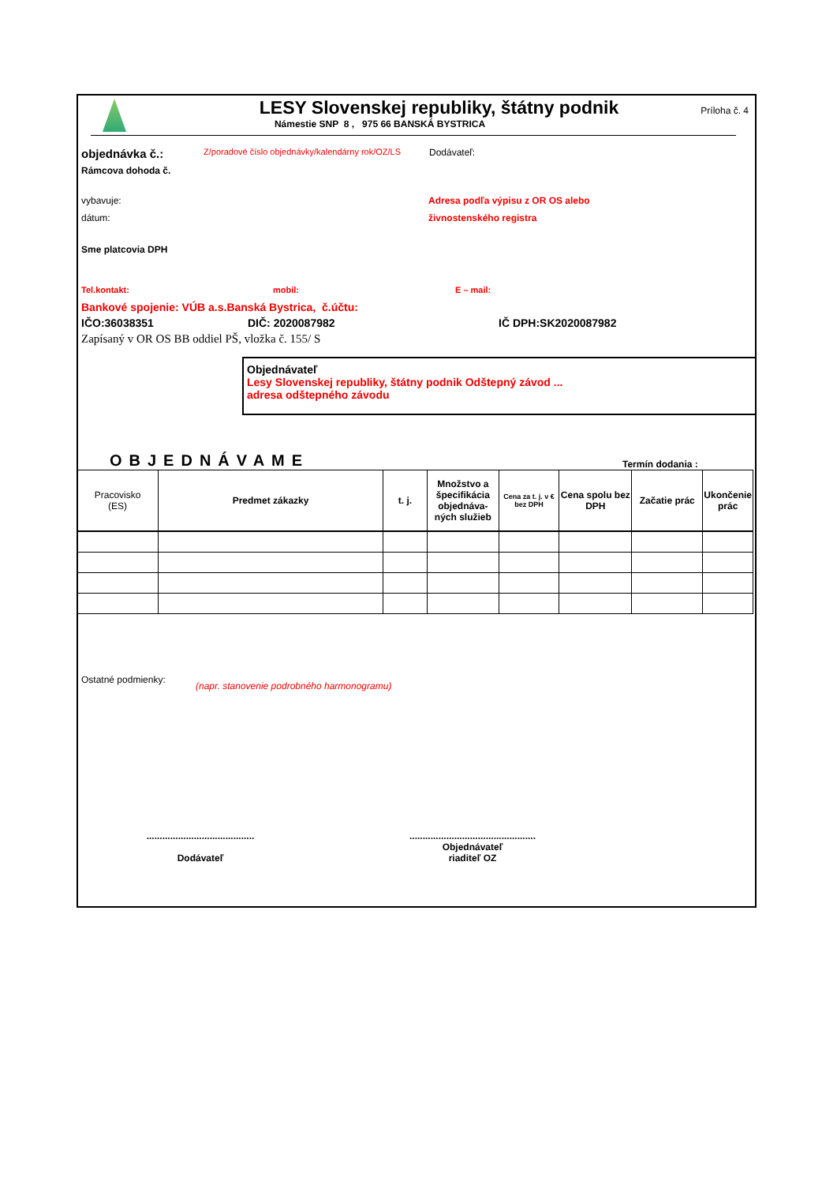LESY Slovenskej republiky, štátny podnik
Námestie SNP 8 , 975 66 BANSKÁ BYSTRICA
Príloha č. 4
objednávka č.: Z/poradové číslo objednávky/kalendárny rok/OZ/LS Dodávateľ:
Rámcova dohoda č.
vybavuje: Adresa podľa výpisu z OR OS alebo
dátum: živnostenského registra
Sme platcovia DPH
Tel.kontakt: mobil: E – mail:
Bankové spojenie: VÚB a.s.Banská Bystrica, č.účtu:
IČO:36038351 DIČ: 2020087982 IČ DPH:SK2020087982
Zapísaný v OR OS BB oddiel PŠ, vložka č. 155/ S
Objednávateľ
Lesy Slovenskej republiky, štátny podnik Odštepný závod ...
adresa odštepného závodu
OBJEDNÁVAME Termín dodania :
| Pracovisko (ES) | Predmet zákazky | t. j. | Množstvo a špecifikácia objednáva-ných služieb | Cena za t. j. v € bez DPH | Cena spolu bez DPH | Začatie prác | Ukončenie prác |
| --- | --- | --- | --- | --- | --- | --- | --- |
Ostatné podmienky: (napr. stanovenie podrobného harmonogramu)
.........................................
Dodávateľ
................................................
Objednávateľ
riaditeľ OZ